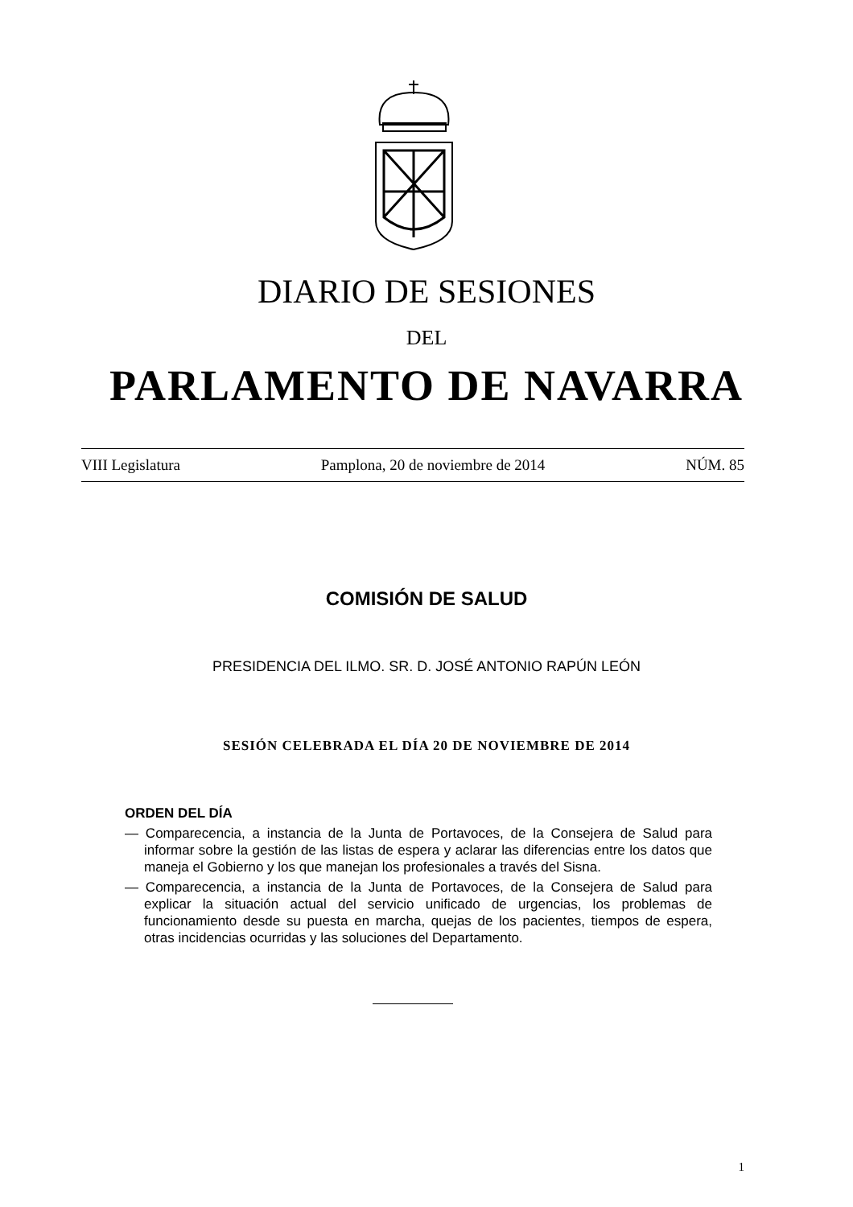DIARIO DE SESIONES
DEL
PARLAMENTO DE NAVARRA
VIII Legislatura Pamplona, 20 de noviembre de 2014 NÚM. 85
COMISIÓN DE SALUD
PRESIDENCIA DEL ILMO. SR. D. JOSÉ ANTONIO RAPÚN LEÓN
SESIÓN CELEBRADA EL DÍA 20 DE NOVIEMBRE DE 2014
ORDEN DEL DÍA
— Comparecencia, a instancia de la Junta de Portavoces, de la Consejera de Salud para informar sobre la gestión de las listas de espera y aclarar las diferencias entre los datos que maneja el Gobierno y los que manejan los profesionales a través del Sisna.
— Comparecencia, a instancia de la Junta de Portavoces, de la Consejera de Salud para explicar la situación actual del servicio unificado de urgencias, los problemas de funcionamiento desde su puesta en marcha, quejas de los pacientes, tiempos de espera, otras incidencias ocurridas y las soluciones del Departamento.
1